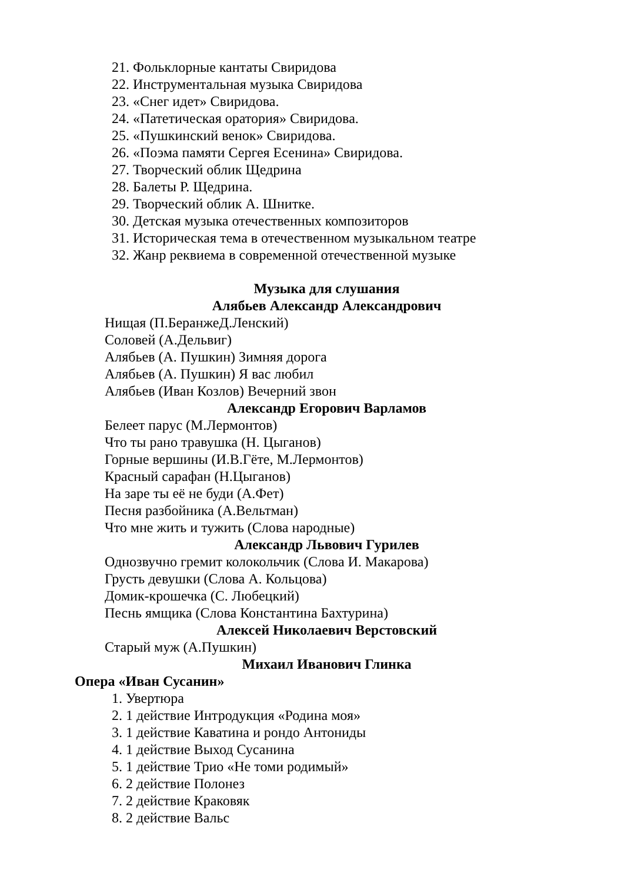21. Фольклорные кантаты Свиридова
22. Инструментальная музыка Свиридова
23. «Снег идет» Свиридова.
24. «Патетическая оратория» Свиридова.
25. «Пушкинский венок» Свиридова.
26. «Поэма памяти Сергея Есенина» Свиридова.
27. Творческий облик Щедрина
28. Балеты Р. Щедрина.
29. Творческий облик А. Шнитке.
30. Детская музыка отечественных композиторов
31. Историческая тема в отечественном музыкальном театре
32. Жанр реквиема в современной отечественной музыке
Музыка для слушания
Алябьев Александр Александрович
Нищая (П.БеранжеД.Ленский)
Соловей (А.Дельвиг)
Алябьев (А. Пушкин) Зимняя дорога
Алябьев (А. Пушкин) Я вас любил
Алябьев (Иван Козлов) Вечерний звон
Александр Егорович Варламов
Белеет парус (М.Лермонтов)
Что ты рано травушка (Н. Цыганов)
Горные вершины (И.В.Гёте, М.Лермонтов)
Красный сарафан (Н.Цыганов)
На заре ты её не буди (А.Фет)
Песня разбойника (А.Вельтман)
Что мне жить и тужить (Слова народные)
Александр Львович Гурилев
Однозвучно гремит колокольчик (Слова И. Макарова)
Грусть девушки (Слова А. Кольцова)
Домик-крошечка (С. Любецкий)
Песнь ямщика (Слова Константина Бахтурина)
Алексей Николаевич Верстовский
Старый муж (А.Пушкин)
Михаил Иванович Глинка
Опера «Иван Сусанин»
1. Увертюра
2. 1 действие Интродукция «Родина моя»
3. 1 действие Каватина и рондо Антониды
4. 1 действие Выход Сусанина
5. 1 действие Трио «Не томи родимый»
6. 2 действие Полонез
7. 2 действие Краковяк
8. 2 действие Вальс